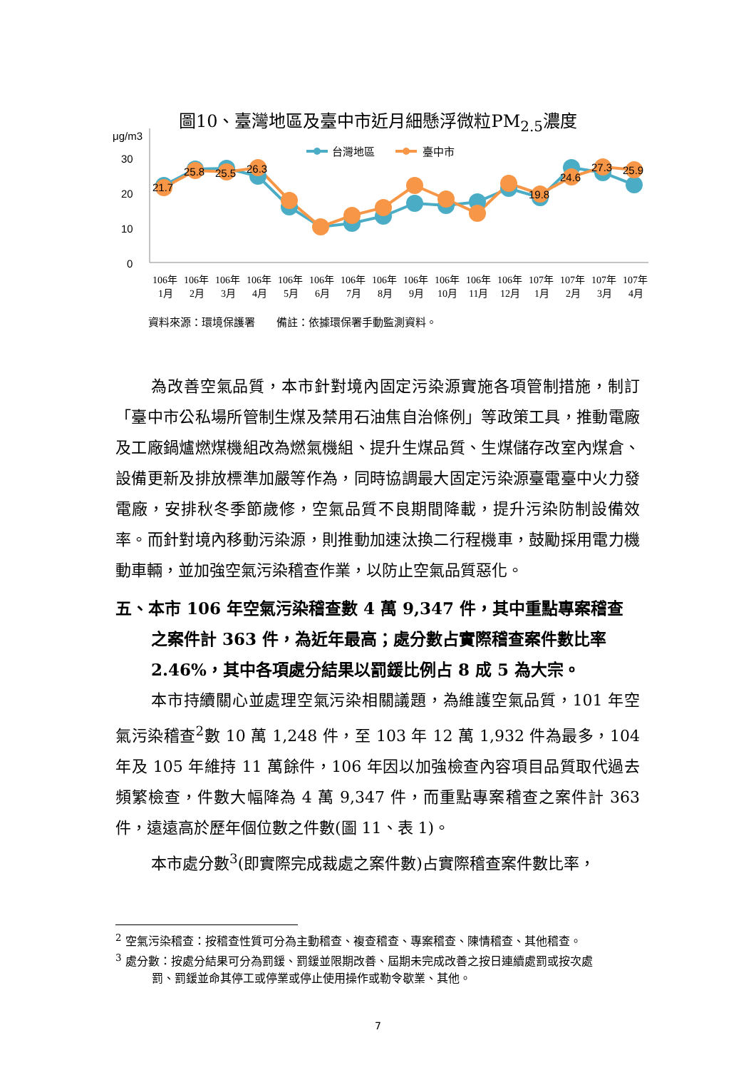圖10、臺灣地區及臺中市近月細懸浮微粒PM<sub>2.5</sub>濃度
μg/m3
30
20
10
0
台灣地區
臺中市
21.7
25.8
25.5
26.3
19.8
24.6
27.3
25.9
106年
106年
106年
106年
106年
106年
106年
106年
106年
106年
106年
106年
107年
107年
107年
107年
1月
2月
3月
4月
5月
6月
7月
8月
9月
10月
11月
12月
1月
2月
3月
4月
資料來源：環境保護署　　備註：依據環保署手動監測資料。
為改善空氣品質，本市針對境內固定污染源實施各項管制措施，制訂「臺中市公私場所管制生煤及禁用石油焦自治條例」等政策工具，推動電廠及工廠鍋爐燃煤機組改為燃氣機組、提升生煤品質、生煤儲存改室內煤倉、設備更新及排放標準加嚴等作為，同時協調最大固定污染源臺電臺中火力發電廠，安排秋冬季節歲修，空氣品質不良期間降載，提升污染防制設備效率。而針對境內移動污染源，則推動加速汰換二行程機車，鼓勵採用電力機動車輛，並加強空氣污染稽查作業，以防止空氣品質惡化。
五、本市 106 年空氣污染稽查數 4 萬 9,347 件，其中重點專案稽查之案件計 363 件，為近年最高；處分數占實際稽查案件數比率 2.46%，其中各項處分結果以罰鍰比例占 8 成 5 為大宗。
本市持續關心並處理空氣污染相關議題，為維護空氣品質，101 年空氣污染稽查<sup>2</sup>數 10 萬 1,248 件，至 103 年 12 萬 1,932 件為最多，104 年及 105 年維持 11 萬餘件，106 年因以加強檢查內容項目品質取代過去頻繁檢查，件數大幅降為 4 萬 9,347 件，而重點專案稽查之案件計 363 件，遠遠高於歷年個位數之件數(圖 11、表 1)。
本市處分數<sup>3</sup>(即實際完成裁處之案件數)占實際稽查案件數比率，
<sup>2</sup> 空氣污染稽查：按稽查性質可分為主動稽查、複查稽查、專案稽查、陳情稽查、其他稽查。
<sup>3</sup> 處分數：按處分結果可分為罰鍰、罰鍰並限期改善、屆期未完成改善之按日連續處罰或按次處
罰、罰鍰並命其停工或停業或停止使用操作或勒令歇業、其他。
7